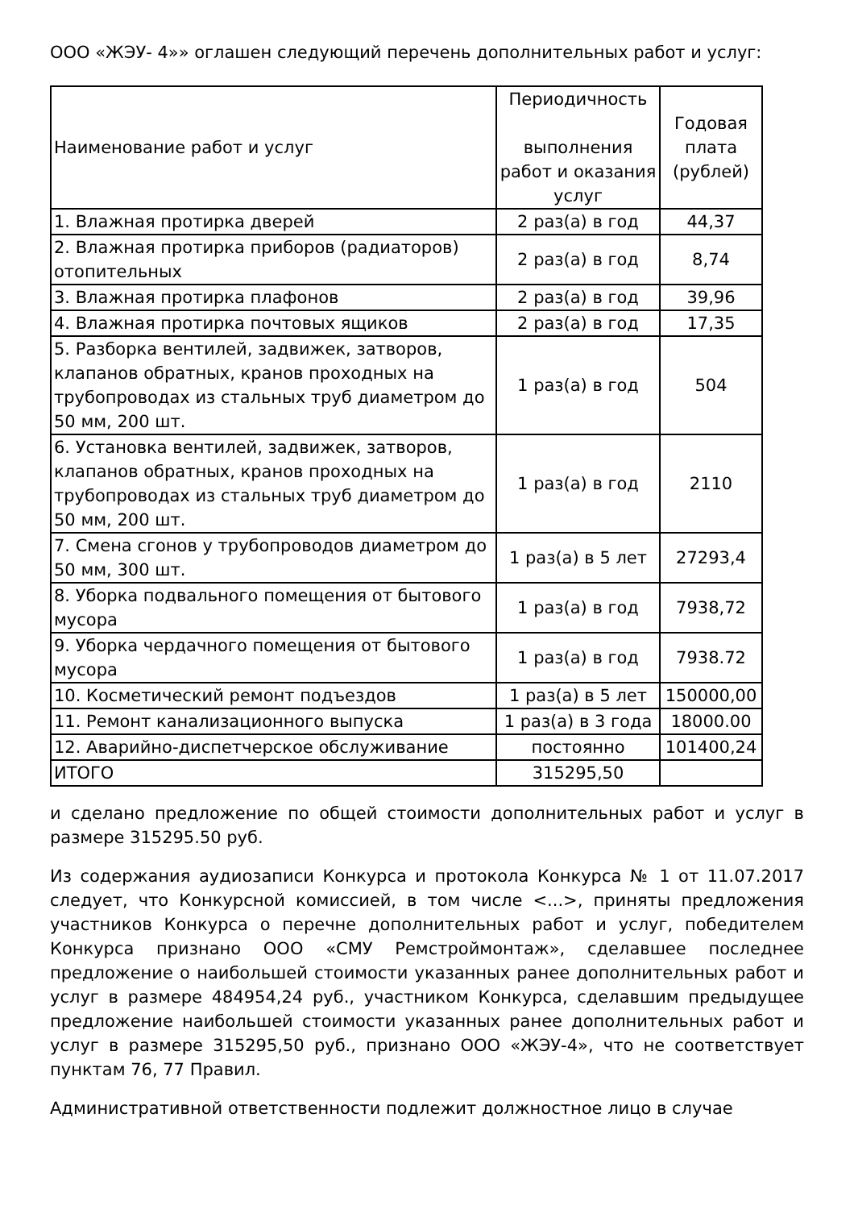ООО «ЖЭУ- 4»» оглашен следующий перечень дополнительных работ и услуг:
| Наименование работ и услуг | Периодичность выполнения работ и оказания услуг | Годовая плата (рублей) |
| --- | --- | --- |
| 1. Влажная протирка дверей | 2 раз(а) в год | 44,37 |
| 2. Влажная протирка приборов (радиаторов) отопительных | 2 раз(а) в год | 8,74 |
| 3. Влажная протирка плафонов | 2 раз(а) в год | 39,96 |
| 4. Влажная протирка почтовых ящиков | 2 раз(а) в год | 17,35 |
| 5. Разборка вентилей, задвижек, затворов, клапанов обратных, кранов проходных на трубопроводах из стальных труб диаметром до 50 мм, 200 шт. | 1 раз(а) в год | 504 |
| 6. Установка вентилей, задвижек, затворов, клапанов обратных, кранов проходных на трубопроводах из стальных труб диаметром до 50 мм, 200 шт. | 1 раз(а) в год | 2110 |
| 7. Смена сгонов у трубопроводов диаметром до 50 мм, 300 шт. | 1 раз(а) в 5 лет | 27293,4 |
| 8. Уборка подвального помещения от бытового мусора | 1 раз(а) в год | 7938,72 |
| 9. Уборка чердачного помещения от бытового мусора | 1 раз(а) в год | 7938.72 |
| 10. Косметический ремонт подъездов | 1 раз(а) в 5 лет | 150000,00 |
| 11. Ремонт канализационного выпуска | 1 раз(а) в 3 года | 18000.00 |
| 12. Аварийно-диспетчерское обслуживание | постоянно | 101400,24 |
| ИТОГО | 315295,50 | |
и сделано предложение по общей стоимости дополнительных работ и услуг в размере 315295.50 руб.
Из содержания аудиозаписи Конкурса и протокола Конкурса № 1 от 11.07.2017 следует, что Конкурсной комиссией, в том числе <...>, приняты предложения участников Конкурса о перечне дополнительных работ и услуг, победителем Конкурса признано ООО «СМУ Ремстроймонтаж», сделавшее последнее предложение о наибольшей стоимости указанных ранее дополнительных работ и услуг в размере 484954,24 руб., участником Конкурса, сделавшим предыдущее предложение наибольшей стоимости указанных ранее дополнительных работ и услуг в размере 315295,50 руб., признано ООО «ЖЭУ-4», что не соответствует пунктам 76, 77 Правил.
Административной ответственности подлежит должностное лицо в случае